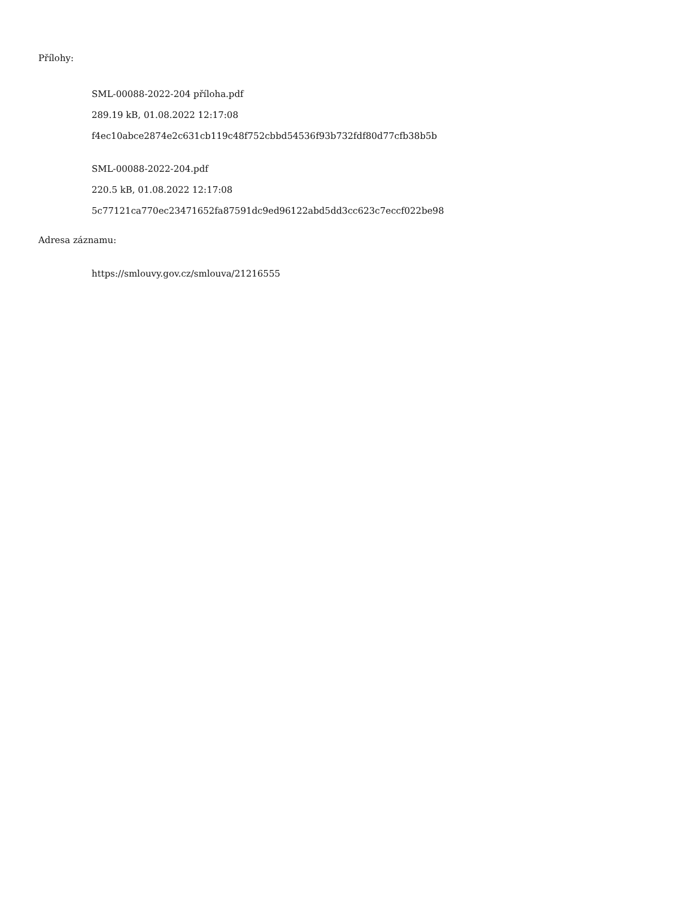Přílohy:
SML-00088-2022-204 příloha.pdf
289.19 kB, 01.08.2022 12:17:08
f4ec10abce2874e2c631cb119c48f752cbbd54536f93b732fdf80d77cfb38b5b
SML-00088-2022-204.pdf
220.5 kB, 01.08.2022 12:17:08
5c77121ca770ec23471652fa87591dc9ed96122abd5dd3cc623c7eccf022be98
Adresa záznamu:
https://smlouvy.gov.cz/smlouva/21216555